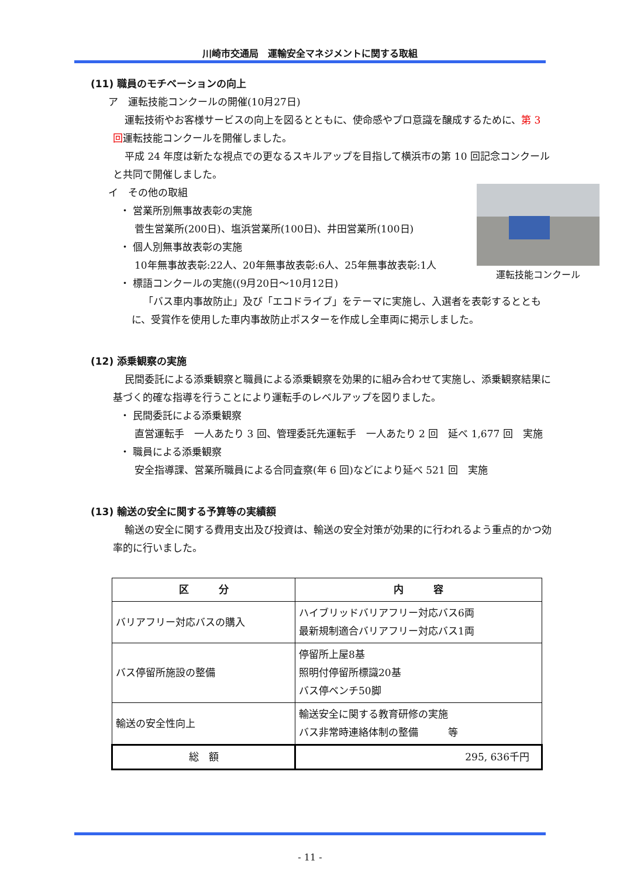川崎市交通局　運輸安全マネジメントに関する取組
(11) 職員のモチベーションの向上
ア　運転技能コンクールの開催(10月27日)
運転技術やお客様サービスの向上を図るとともに、使命感やプロ意識を醸成するために、第 3 回運転技能コンクールを開催しました。
平成 24 年度は新たな視点での更なるスキルアップを目指して横浜市の第 10 回記念コンクールと共同で開催しました。
運転技能コンクール
イ　その他の取組
・ 営業所別無事故表彰の実施
菅生営業所(200日)、塩浜営業所(100日)、井田営業所(100日)
・ 個人別無事故表彰の実施
10年無事故表彰:22人、20年無事故表彰:6人、25年無事故表彰:1人
・ 標語コンクールの実施((9月20日～10月12日)
「バス車内事故防止」及び「エコドライブ」をテーマに実施し、入選者を表彰するとともに、受賞作を使用した車内事故防止ポスターを作成し全車両に掲示しました。
(12) 添乗観察の実施
民間委託による添乗観察と職員による添乗観察を効果的に組み合わせて実施し、添乗観察結果に基づく的確な指導を行うことにより運転手のレベルアップを図りました。
・ 民間委託による添乗観察
直営運転手　一人あたり 3 回、管理委託先運転手　一人あたり 2 回　延べ 1,677 回　実施
・ 職員による添乗観察
安全指導課、営業所職員による合同査察(年 6 回)などにより延べ 521 回　実施
(13) 輸送の安全に関する予算等の実績額
輸送の安全に関する費用支出及び投資は、輸送の安全対策が効果的に行われるよう重点的かつ効率的に行いました。
| 区 分 | 内 容 |
| --- | --- |
| バリアフリー対応バスの購入 | ハイブリッドバリアフリー対応バス6両 最新規制適合バリアフリー対応バス1両 |
| バス停留所施設の整備 | 停留所上屋8基 照明付停留所標識20基 バス停ベンチ50脚 |
| 輸送の安全性向上 | 輸送安全に関する教育研修の実施 バス非常時連絡体制の整備 等 |
| 総 額 | 295, 636千円 |
- 11 -